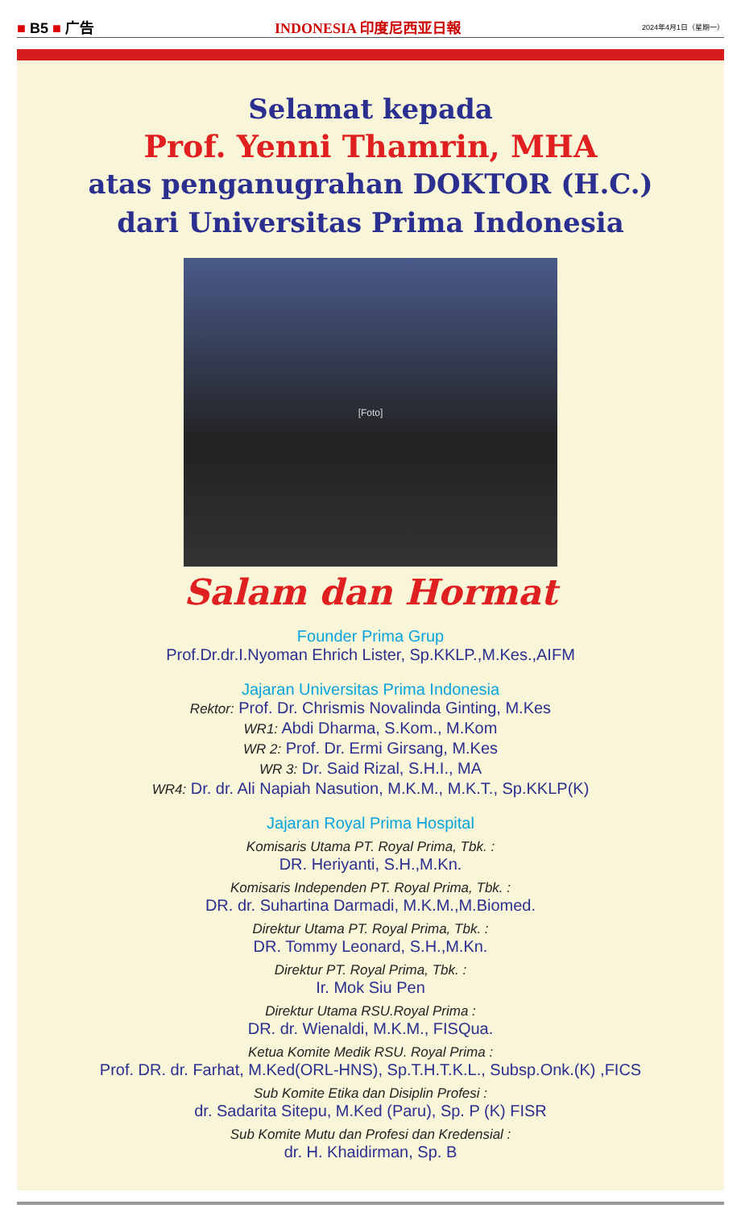■ B5 ■ 广告 INDONESIA 印度尼西亚日報 2024年4月1日（星期一）
Selamat kepada
Prof. Yenni Thamrin, MHA
atas penganugrahan DOKTOR (H.C.)
dari Universitas Prima Indonesia
[Foto]
Salam dan Hormat
Founder Prima Grup
Prof.Dr.dr.I.Nyoman Ehrich Lister, Sp.KKLP.,M.Kes.,AIFM
Jajaran Universitas Prima Indonesia
Rektor: Prof. Dr. Chrismis Novalinda Ginting, M.Kes
WR1: Abdi Dharma, S.Kom., M.Kom
WR 2: Prof. Dr. Ermi Girsang, M.Kes
WR 3: Dr. Said Rizal, S.H.I., MA
WR4: Dr. dr. Ali Napiah Nasution, M.K.M., M.K.T., Sp.KKLP(K)
Jajaran Royal Prima Hospital
Komisaris Utama PT. Royal Prima, Tbk. :
DR. Heriyanti, S.H.,M.Kn.
Komisaris Independen PT. Royal Prima, Tbk. :
DR. dr. Suhartina Darmadi, M.K.M.,M.Biomed.
Direktur Utama PT. Royal Prima, Tbk. :
DR. Tommy Leonard, S.H.,M.Kn.
Direktur PT. Royal Prima, Tbk. :
Ir. Mok Siu Pen
Direktur Utama RSU.Royal Prima :
DR. dr. Wienaldi, M.K.M., FISQua.
Ketua Komite Medik RSU. Royal Prima :
Prof. DR. dr. Farhat, M.Ked(ORL-HNS), Sp.T.H.T.K.L., Subsp.Onk.(K) ,FICS
Sub Komite Etika dan Disiplin Profesi :
dr. Sadarita Sitepu, M.Ked (Paru), Sp. P (K) FISR
Sub Komite Mutu dan Profesi dan Kredensial :
dr. H. Khaidirman, Sp. B